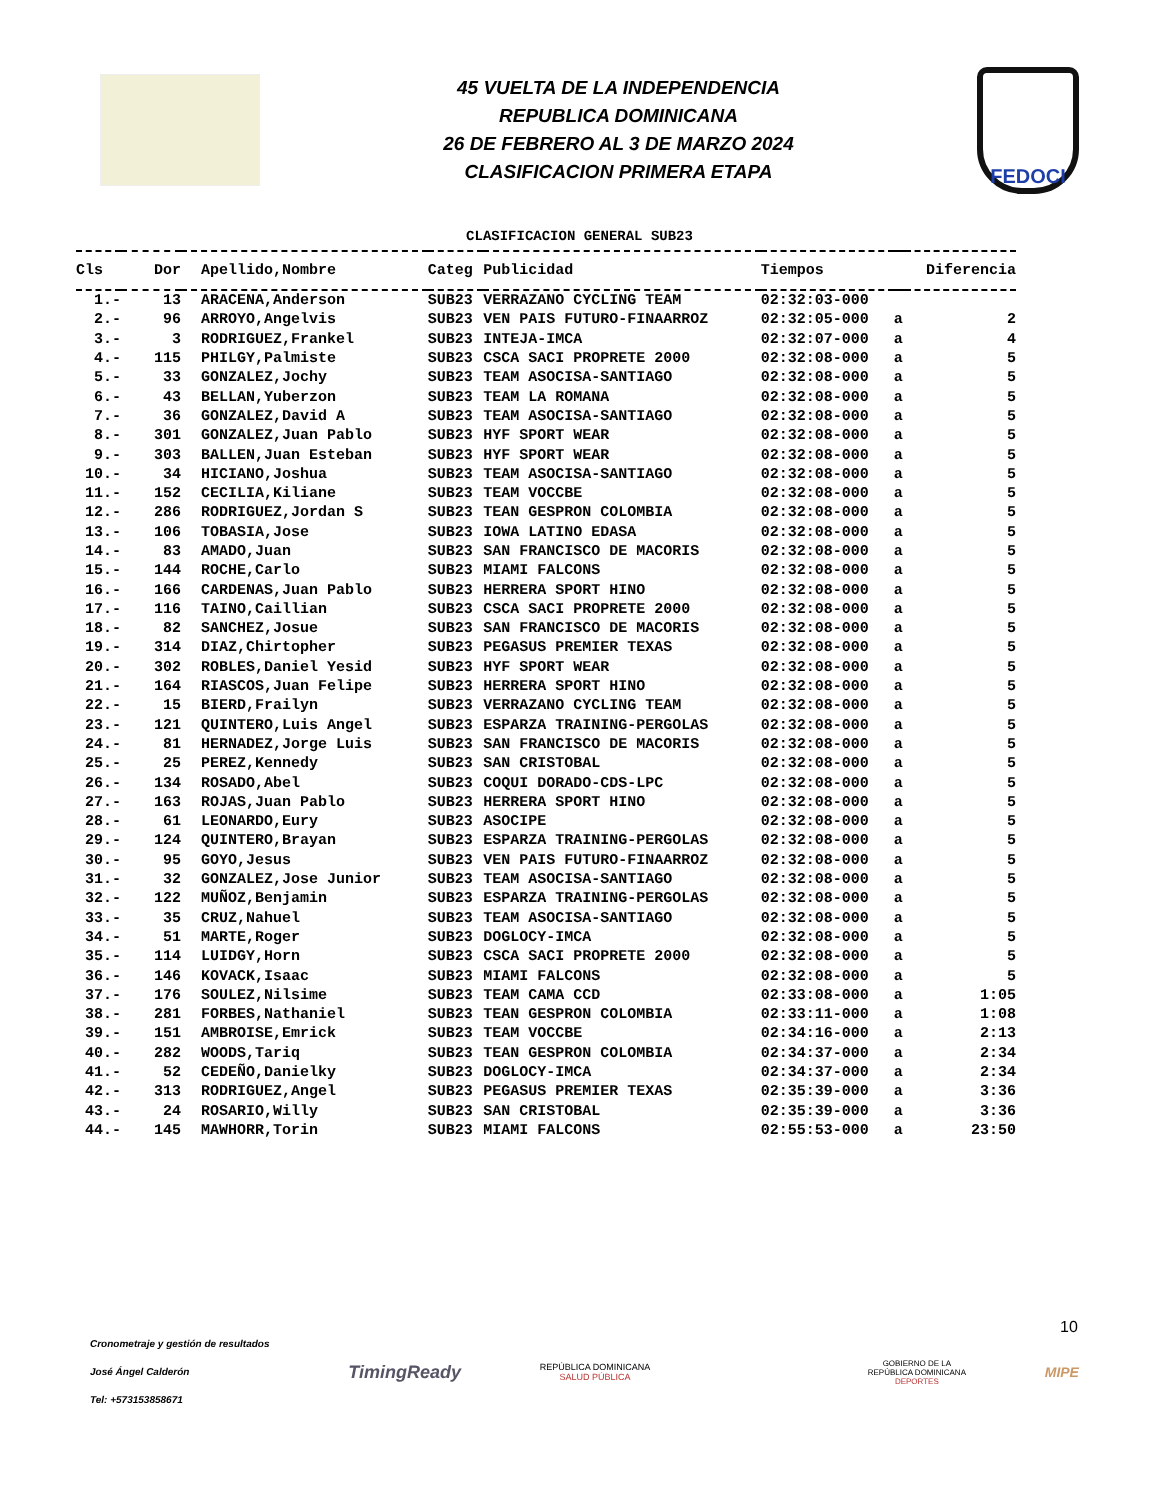45 VUELTA DE LA INDEPENDENCIA
REPUBLICA DOMINICANA
26 DE FEBRERO AL 3 DE MARZO 2024
CLASIFICACION PRIMERA ETAPA
FEDOCI
CLASIFICACION GENERAL SUB23
| Cls | Dor | Apellido,Nombre | Categ | Publicidad | Tiempos | | Diferencia |
| --- | --- | --- | --- | --- | --- | --- | --- |
| 1.- | 13 | ARACENA,Anderson | SUB23 | VERRAZANO CYCLING TEAM | 02:32:03-000 | | |
| 2.- | 96 | ARROYO,Angelvis | SUB23 | VEN PAIS FUTURO-FINAARROZ | 02:32:05-000 | a | 2 |
| 3.- | 3 | RODRIGUEZ,Frankel | SUB23 | INTEJA-IMCA | 02:32:07-000 | a | 4 |
| 4.- | 115 | PHILGY,Palmiste | SUB23 | CSCA SACI PROPRETE 2000 | 02:32:08-000 | a | 5 |
| 5.- | 33 | GONZALEZ,Jochy | SUB23 | TEAM ASOCISA-SANTIAGO | 02:32:08-000 | a | 5 |
| 6.- | 43 | BELLAN,Yuberzon | SUB23 | TEAM LA ROMANA | 02:32:08-000 | a | 5 |
| 7.- | 36 | GONZALEZ,David A | SUB23 | TEAM ASOCISA-SANTIAGO | 02:32:08-000 | a | 5 |
| 8.- | 301 | GONZALEZ,Juan Pablo | SUB23 | HYF SPORT WEAR | 02:32:08-000 | a | 5 |
| 9.- | 303 | BALLEN,Juan Esteban | SUB23 | HYF SPORT WEAR | 02:32:08-000 | a | 5 |
| 10.- | 34 | HICIANO,Joshua | SUB23 | TEAM ASOCISA-SANTIAGO | 02:32:08-000 | a | 5 |
| 11.- | 152 | CECILIA,Kiliane | SUB23 | TEAM VOCCBE | 02:32:08-000 | a | 5 |
| 12.- | 286 | RODRIGUEZ,Jordan S | SUB23 | TEAN GESPRON COLOMBIA | 02:32:08-000 | a | 5 |
| 13.- | 106 | TOBASIA,Jose | SUB23 | IOWA LATINO EDASA | 02:32:08-000 | a | 5 |
| 14.- | 83 | AMADO,Juan | SUB23 | SAN FRANCISCO DE MACORIS | 02:32:08-000 | a | 5 |
| 15.- | 144 | ROCHE,Carlo | SUB23 | MIAMI FALCONS | 02:32:08-000 | a | 5 |
| 16.- | 166 | CARDENAS,Juan Pablo | SUB23 | HERRERA SPORT HINO | 02:32:08-000 | a | 5 |
| 17.- | 116 | TAINO,Caillian | SUB23 | CSCA SACI PROPRETE 2000 | 02:32:08-000 | a | 5 |
| 18.- | 82 | SANCHEZ,Josue | SUB23 | SAN FRANCISCO DE MACORIS | 02:32:08-000 | a | 5 |
| 19.- | 314 | DIAZ,Chirtopher | SUB23 | PEGASUS PREMIER TEXAS | 02:32:08-000 | a | 5 |
| 20.- | 302 | ROBLES,Daniel Yesid | SUB23 | HYF SPORT WEAR | 02:32:08-000 | a | 5 |
| 21.- | 164 | RIASCOS,Juan Felipe | SUB23 | HERRERA SPORT HINO | 02:32:08-000 | a | 5 |
| 22.- | 15 | BIERD,Frailyn | SUB23 | VERRAZANO CYCLING TEAM | 02:32:08-000 | a | 5 |
| 23.- | 121 | QUINTERO,Luis Angel | SUB23 | ESPARZA TRAINING-PERGOLAS | 02:32:08-000 | a | 5 |
| 24.- | 81 | HERNADEZ,Jorge Luis | SUB23 | SAN FRANCISCO DE MACORIS | 02:32:08-000 | a | 5 |
| 25.- | 25 | PEREZ,Kennedy | SUB23 | SAN CRISTOBAL | 02:32:08-000 | a | 5 |
| 26.- | 134 | ROSADO,Abel | SUB23 | COQUI DORADO-CDS-LPC | 02:32:08-000 | a | 5 |
| 27.- | 163 | ROJAS,Juan Pablo | SUB23 | HERRERA SPORT HINO | 02:32:08-000 | a | 5 |
| 28.- | 61 | LEONARDO,Eury | SUB23 | ASOCIPE | 02:32:08-000 | a | 5 |
| 29.- | 124 | QUINTERO,Brayan | SUB23 | ESPARZA TRAINING-PERGOLAS | 02:32:08-000 | a | 5 |
| 30.- | 95 | GOYO,Jesus | SUB23 | VEN PAIS FUTURO-FINAARROZ | 02:32:08-000 | a | 5 |
| 31.- | 32 | GONZALEZ,Jose Junior | SUB23 | TEAM ASOCISA-SANTIAGO | 02:32:08-000 | a | 5 |
| 32.- | 122 | MUÑOZ,Benjamin | SUB23 | ESPARZA TRAINING-PERGOLAS | 02:32:08-000 | a | 5 |
| 33.- | 35 | CRUZ,Nahuel | SUB23 | TEAM ASOCISA-SANTIAGO | 02:32:08-000 | a | 5 |
| 34.- | 51 | MARTE,Roger | SUB23 | DOGLOCY-IMCA | 02:32:08-000 | a | 5 |
| 35.- | 114 | LUIDGY,Horn | SUB23 | CSCA SACI PROPRETE 2000 | 02:32:08-000 | a | 5 |
| 36.- | 146 | KOVACK,Isaac | SUB23 | MIAMI FALCONS | 02:32:08-000 | a | 5 |
| 37.- | 176 | SOULEZ,Nilsime | SUB23 | TEAM CAMA CCD | 02:33:08-000 | a | 1:05 |
| 38.- | 281 | FORBES,Nathaniel | SUB23 | TEAN GESPRON COLOMBIA | 02:33:11-000 | a | 1:08 |
| 39.- | 151 | AMBROISE,Emrick | SUB23 | TEAM VOCCBE | 02:34:16-000 | a | 2:13 |
| 40.- | 282 | WOODS,Tariq | SUB23 | TEAN GESPRON COLOMBIA | 02:34:37-000 | a | 2:34 |
| 41.- | 52 | CEDEÑO,Danielky | SUB23 | DOGLOCY-IMCA | 02:34:37-000 | a | 2:34 |
| 42.- | 313 | RODRIGUEZ,Angel | SUB23 | PEGASUS PREMIER TEXAS | 02:35:39-000 | a | 3:36 |
| 43.- | 24 | ROSARIO,Willy | SUB23 | SAN CRISTOBAL | 02:35:39-000 | a | 3:36 |
| 44.- | 145 | MAWHORR,Torin | SUB23 | MIAMI FALCONS | 02:55:53-000 | a | 23:50 |
10
Cronometraje y gestión de resultados
José Ángel Calderón
Tel: +573153858671
TimingReady
REPÚBLICA DOMINICANA
SALUD PÚBLICA
GOBIERNO DE LA
REPÚBLICA DOMINICANA
DEPORTES
MIPE